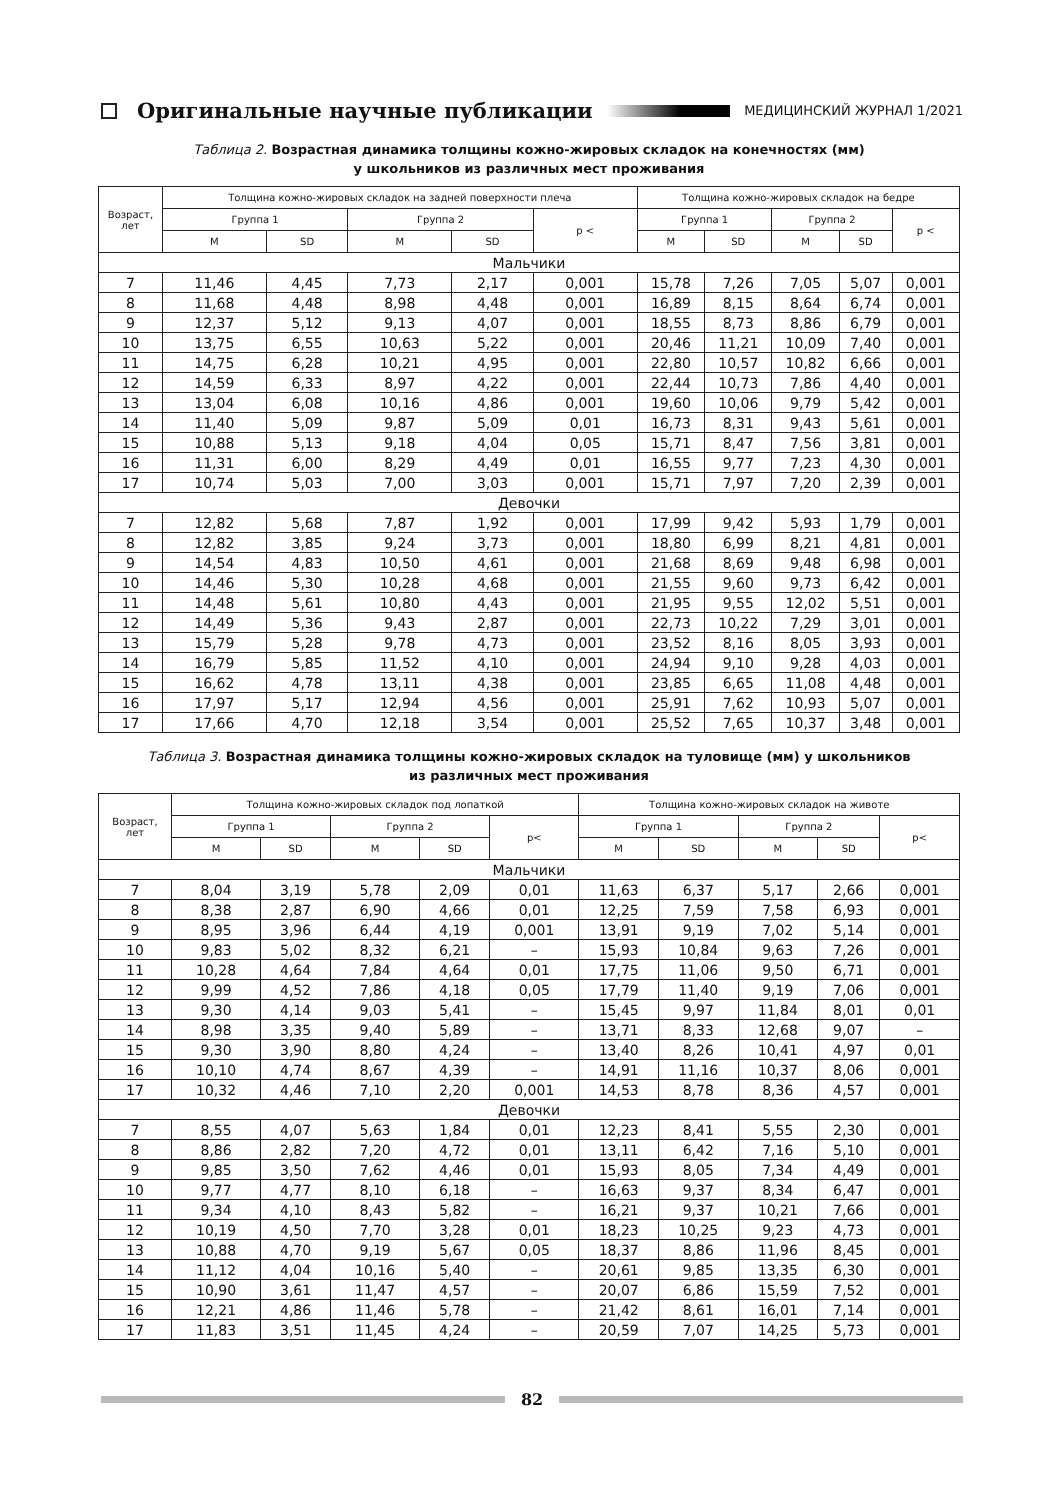Оригинальные научные публикации
МЕДИЦИНСКИЙ ЖУРНАЛ 1/2021
Таблица 2. Возрастная динамика толщины кожно-жировых складок на конечностях (мм)
у школьников из различных мест проживания
| Возраст, лет | Толщина кожно-жировых складок на задней поверхности плеча | | | | | Толщина кожно-жировых складок на бедре | | | | |
| --- | --- | --- | --- | --- | --- | --- | --- | --- | --- | --- |
| | Группа 1 | | Группа 2 | | p < | Группа 1 | | Группа 2 | | p < |
| | M | SD | M | SD | | M | SD | M | SD | |
| Мальчики | | | | | | | | | | |
| 7 | 11,46 | 4,45 | 7,73 | 2,17 | 0,001 | 15,78 | 7,26 | 7,05 | 5,07 | 0,001 |
| 8 | 11,68 | 4,48 | 8,98 | 4,48 | 0,001 | 16,89 | 8,15 | 8,64 | 6,74 | 0,001 |
| 9 | 12,37 | 5,12 | 9,13 | 4,07 | 0,001 | 18,55 | 8,73 | 8,86 | 6,79 | 0,001 |
| 10 | 13,75 | 6,55 | 10,63 | 5,22 | 0,001 | 20,46 | 11,21 | 10,09 | 7,40 | 0,001 |
| 11 | 14,75 | 6,28 | 10,21 | 4,95 | 0,001 | 22,80 | 10,57 | 10,82 | 6,66 | 0,001 |
| 12 | 14,59 | 6,33 | 8,97 | 4,22 | 0,001 | 22,44 | 10,73 | 7,86 | 4,40 | 0,001 |
| 13 | 13,04 | 6,08 | 10,16 | 4,86 | 0,001 | 19,60 | 10,06 | 9,79 | 5,42 | 0,001 |
| 14 | 11,40 | 5,09 | 9,87 | 5,09 | 0,01 | 16,73 | 8,31 | 9,43 | 5,61 | 0,001 |
| 15 | 10,88 | 5,13 | 9,18 | 4,04 | 0,05 | 15,71 | 8,47 | 7,56 | 3,81 | 0,001 |
| 16 | 11,31 | 6,00 | 8,29 | 4,49 | 0,01 | 16,55 | 9,77 | 7,23 | 4,30 | 0,001 |
| 17 | 10,74 | 5,03 | 7,00 | 3,03 | 0,001 | 15,71 | 7,97 | 7,20 | 2,39 | 0,001 |
| Девочки | | | | | | | | | | |
| 7 | 12,82 | 5,68 | 7,87 | 1,92 | 0,001 | 17,99 | 9,42 | 5,93 | 1,79 | 0,001 |
| 8 | 12,82 | 3,85 | 9,24 | 3,73 | 0,001 | 18,80 | 6,99 | 8,21 | 4,81 | 0,001 |
| 9 | 14,54 | 4,83 | 10,50 | 4,61 | 0,001 | 21,68 | 8,69 | 9,48 | 6,98 | 0,001 |
| 10 | 14,46 | 5,30 | 10,28 | 4,68 | 0,001 | 21,55 | 9,60 | 9,73 | 6,42 | 0,001 |
| 11 | 14,48 | 5,61 | 10,80 | 4,43 | 0,001 | 21,95 | 9,55 | 12,02 | 5,51 | 0,001 |
| 12 | 14,49 | 5,36 | 9,43 | 2,87 | 0,001 | 22,73 | 10,22 | 7,29 | 3,01 | 0,001 |
| 13 | 15,79 | 5,28 | 9,78 | 4,73 | 0,001 | 23,52 | 8,16 | 8,05 | 3,93 | 0,001 |
| 14 | 16,79 | 5,85 | 11,52 | 4,10 | 0,001 | 24,94 | 9,10 | 9,28 | 4,03 | 0,001 |
| 15 | 16,62 | 4,78 | 13,11 | 4,38 | 0,001 | 23,85 | 6,65 | 11,08 | 4,48 | 0,001 |
| 16 | 17,97 | 5,17 | 12,94 | 4,56 | 0,001 | 25,91 | 7,62 | 10,93 | 5,07 | 0,001 |
| 17 | 17,66 | 4,70 | 12,18 | 3,54 | 0,001 | 25,52 | 7,65 | 10,37 | 3,48 | 0,001 |
Таблица 3. Возрастная динамика толщины кожно-жировых складок на туловище (мм) у школьников
из различных мест проживания
| Возраст, лет | Толщина кожно-жировых складок под лопаткой | | | | | Толщина кожно-жировых складок на животе | | | | |
| --- | --- | --- | --- | --- | --- | --- | --- | --- | --- | --- |
| | Группа 1 | | Группа 2 | | p< | Группа 1 | | Группа 2 | | p< |
| | M | SD | M | SD | | M | SD | M | SD | |
| Мальчики | | | | | | | | | | |
| 7 | 8,04 | 3,19 | 5,78 | 2,09 | 0,01 | 11,63 | 6,37 | 5,17 | 2,66 | 0,001 |
| 8 | 8,38 | 2,87 | 6,90 | 4,66 | 0,01 | 12,25 | 7,59 | 7,58 | 6,93 | 0,001 |
| 9 | 8,95 | 3,96 | 6,44 | 4,19 | 0,001 | 13,91 | 9,19 | 7,02 | 5,14 | 0,001 |
| 10 | 9,83 | 5,02 | 8,32 | 6,21 | – | 15,93 | 10,84 | 9,63 | 7,26 | 0,001 |
| 11 | 10,28 | 4,64 | 7,84 | 4,64 | 0,01 | 17,75 | 11,06 | 9,50 | 6,71 | 0,001 |
| 12 | 9,99 | 4,52 | 7,86 | 4,18 | 0,05 | 17,79 | 11,40 | 9,19 | 7,06 | 0,001 |
| 13 | 9,30 | 4,14 | 9,03 | 5,41 | – | 15,45 | 9,97 | 11,84 | 8,01 | 0,01 |
| 14 | 8,98 | 3,35 | 9,40 | 5,89 | – | 13,71 | 8,33 | 12,68 | 9,07 | – |
| 15 | 9,30 | 3,90 | 8,80 | 4,24 | – | 13,40 | 8,26 | 10,41 | 4,97 | 0,01 |
| 16 | 10,10 | 4,74 | 8,67 | 4,39 | – | 14,91 | 11,16 | 10,37 | 8,06 | 0,001 |
| 17 | 10,32 | 4,46 | 7,10 | 2,20 | 0,001 | 14,53 | 8,78 | 8,36 | 4,57 | 0,001 |
| Девочки | | | | | | | | | | |
| 7 | 8,55 | 4,07 | 5,63 | 1,84 | 0,01 | 12,23 | 8,41 | 5,55 | 2,30 | 0,001 |
| 8 | 8,86 | 2,82 | 7,20 | 4,72 | 0,01 | 13,11 | 6,42 | 7,16 | 5,10 | 0,001 |
| 9 | 9,85 | 3,50 | 7,62 | 4,46 | 0,01 | 15,93 | 8,05 | 7,34 | 4,49 | 0,001 |
| 10 | 9,77 | 4,77 | 8,10 | 6,18 | – | 16,63 | 9,37 | 8,34 | 6,47 | 0,001 |
| 11 | 9,34 | 4,10 | 8,43 | 5,82 | – | 16,21 | 9,37 | 10,21 | 7,66 | 0,001 |
| 12 | 10,19 | 4,50 | 7,70 | 3,28 | 0,01 | 18,23 | 10,25 | 9,23 | 4,73 | 0,001 |
| 13 | 10,88 | 4,70 | 9,19 | 5,67 | 0,05 | 18,37 | 8,86 | 11,96 | 8,45 | 0,001 |
| 14 | 11,12 | 4,04 | 10,16 | 5,40 | – | 20,61 | 9,85 | 13,35 | 6,30 | 0,001 |
| 15 | 10,90 | 3,61 | 11,47 | 4,57 | – | 20,07 | 6,86 | 15,59 | 7,52 | 0,001 |
| 16 | 12,21 | 4,86 | 11,46 | 5,78 | – | 21,42 | 8,61 | 16,01 | 7,14 | 0,001 |
| 17 | 11,83 | 3,51 | 11,45 | 4,24 | – | 20,59 | 7,07 | 14,25 | 5,73 | 0,001 |
82